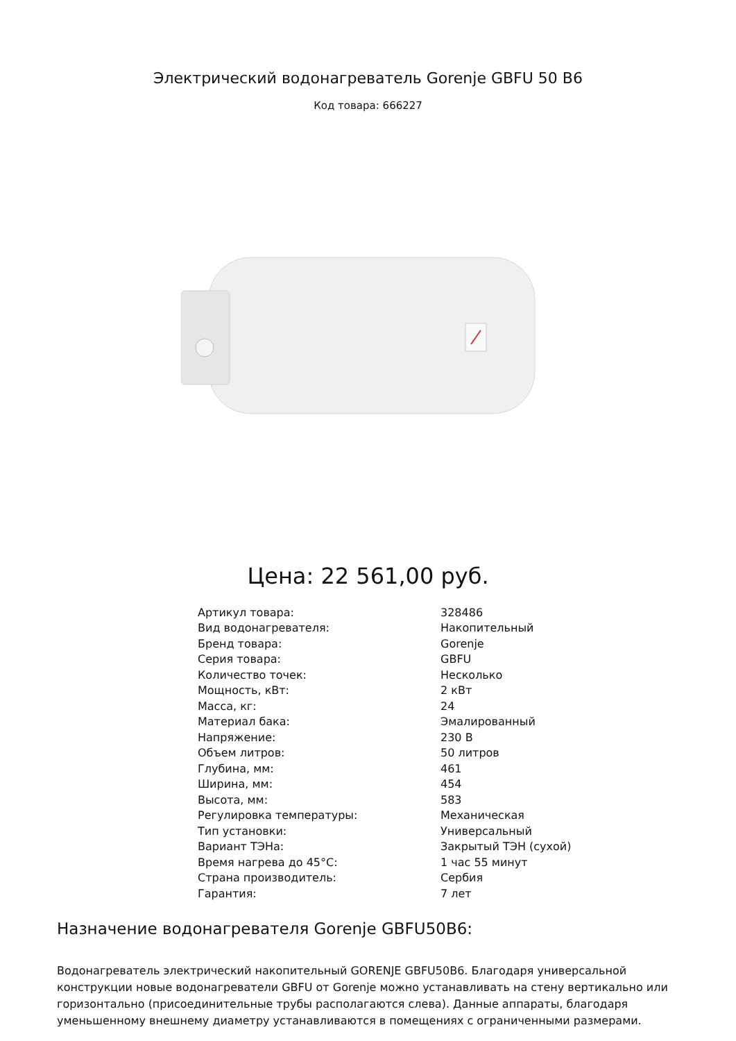Электрический водонагреватель Gorenje GBFU 50 B6
Код товара: 666227
Цена: 22 561,00 руб.
| Артикул товара: | 328486 |
| Вид водонагревателя: | Накопительный |
| Бренд товара: | Gorenje |
| Серия товара: | GBFU |
| Количество точек: | Несколько |
| Мощность, кВт: | 2 кВт |
| Масса, кг: | 24 |
| Материал бака: | Эмалированный |
| Напряжение: | 230 В |
| Объем литров: | 50 литров |
| Глубина, мм: | 461 |
| Ширина, мм: | 454 |
| Высота, мм: | 583 |
| Регулировка температуры: | Механическая |
| Тип установки: | Универсальный |
| Вариант ТЭНа: | Закрытый ТЭН (сухой) |
| Время нагрева до 45°C: | 1 час 55 минут |
| Страна производитель: | Сербия |
| Гарантия: | 7 лет |
Назначение водонагревателя Gorenje GBFU50B6:
Водонагреватель электрический накопительный GORENJE GBFU50B6. Благодаря универсальной конструкции новые водонагреватели GBFU от Gorenje можно устанавливать на стену вертикально или горизонтально (присоединительные трубы располагаются слева). Данные аппараты, благодаря уменьшенному внешнему диаметру устанавливаются в помещениях с ограниченными размерами.